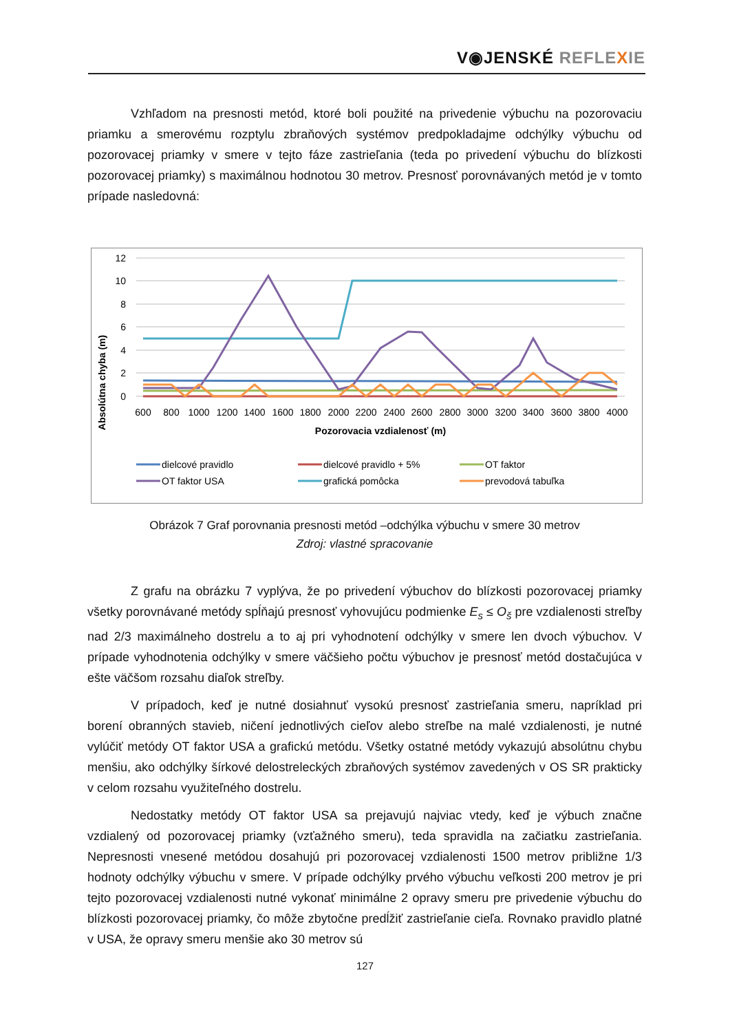V◉JENSKÉ REFLE XIE
Vzhľadom na presnosti metód, ktoré boli použité na privedenie výbuchu na pozorovaciu priamku a smerovému rozptylu zbraňových systémov predpokladajme odchýlky výbuchu od pozorovacej priamky v smere v tejto fáze zastrieľania (teda po privedení výbuchu do blízkosti pozorovacej priamky) s maximálnou hodnotou 30 metrov. Presnosť porovnávaných metód je v tomto prípade nasledovná:
Absolútna chyba (m)
12
10
8
6
4
2
0
600
800
1000
1200
1400
1600
1800
2000
2200
2400
2600
2800
3000
3200
3400
3600
3800
4000
Pozorovacia vzdialenosť (m)
dielcové pravidlo
dielcové pravidlo + 5%
OT faktor
OT faktor USA
grafická pomôcka
prevodová tabuľka
Obrázok 7 Graf porovnania presnosti metód –odchýlka výbuchu v smere 30 metrov
Zdroj: vlastné spracovanie
Z grafu na obrázku 7 vyplýva, že po privedení výbuchov do blízkosti pozorovacej priamky všetky porovnávané metódy spĺňajú presnosť vyhovujúcu podmienke E<sub>s</sub> ≤ O<sub>š</sub> pre vzdialenosti streľby nad 2/3 maximálneho dostrelu a to aj pri vyhodnotení odchýlky v smere len dvoch výbuchov. V prípade vyhodnotenia odchýlky v smere väčšieho počtu výbuchov je presnosť metód dostačujúca v ešte väčšom rozsahu diaľok streľby.
V prípadoch, keď je nutné dosiahnuť vysokú presnosť zastrieľania smeru, napríklad pri borení obranných stavieb, ničení jednotlivých cieľov alebo streľbe na malé vzdialenosti, je nutné vylúčiť metódy OT faktor USA a grafickú metódu. Všetky ostatné metódy vykazujú absolútnu chybu menšiu, ako odchýlky šírkové delostreleckých zbraňových systémov zavedených v OS SR prakticky v celom rozsahu využiteľného dostrelu.
Nedostatky metódy OT faktor USA sa prejavujú najviac vtedy, keď je výbuch značne vzdialený od pozorovacej priamky (vzťažného smeru), teda spravidla na začiatku zastrieľania. Nepresnosti vnesené metódou dosahujú pri pozorovacej vzdialenosti 1500 metrov približne 1/3 hodnoty odchýlky výbuchu v smere. V prípade odchýlky prvého výbuchu veľkosti 200 metrov je pri tejto pozorovacej vzdialenosti nutné vykonať minimálne 2 opravy smeru pre privedenie výbuchu do blízkosti pozorovacej priamky, čo môže zbytočne predĺžiť zastrieľanie cieľa. Rovnako pravidlo platné v USA, že opravy smeru menšie ako 30 metrov sú
127